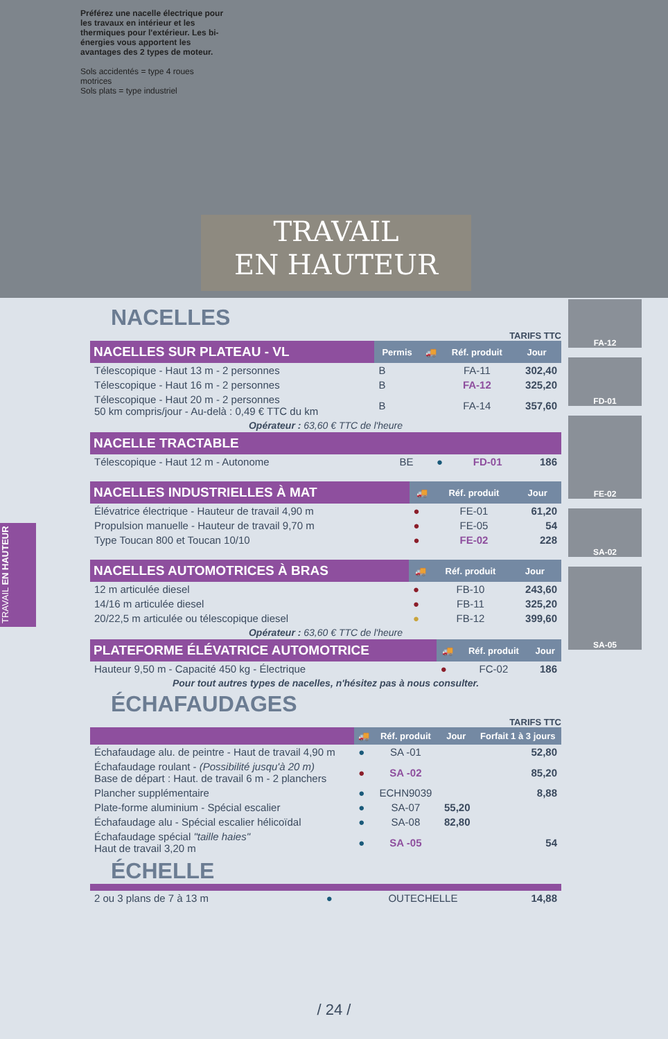Préférez une nacelle électrique pour les travaux en intérieur et les thermiques pour l'extérieur. Les bi-énergies vous apportent les avantages des 2 types de moteur.
Sols accidentés = type 4 roues motrices
Sols plats = type industriel
TRAVAIL
EN HAUTEUR
TRAVAIL EN HAUTEUR
NACELLES
TARIFS TTC
| NACELLES SUR PLATEAU - VL | Permis | 🚚 | Réf. produit | Jour |
| --- | --- | --- | --- | --- |
| Télescopique - Haut 13 m - 2 personnes | B | | FA-11 | 302,40 |
| Télescopique - Haut 16 m - 2 personnes | B | | FA-12 | 325,20 |
| Télescopique - Haut 20 m - 2 personnes 50 km compris/jour - Au-delà : 0,49 € TTC du km | B | | FA-14 | 357,60 |
Opérateur : 63,60 € TTC de l'heure
| NACELLE TRACTABLE | | | | |
| --- | --- | --- | --- | --- |
| Télescopique - Haut 12 m - Autonome | BE | ● | FD-01 | 186 |
| NACELLES INDUSTRIELLES À MAT | 🚚 | Réf. produit | Jour |
| --- | --- | --- | --- |
| Élévatrice électrique - Hauteur de travail 4,90 m | ● | FE-01 | 61,20 |
| Propulsion manuelle - Hauteur de travail 9,70 m | ● | FE-05 | 54 |
| Type Toucan 800 et Toucan 10/10 | ● | FE-02 | 228 |
| NACELLES AUTOMOTRICES À BRAS | 🚚 | Réf. produit | Jour |
| --- | --- | --- | --- |
| 12 m articulée diesel | ● | FB-10 | 243,60 |
| 14/16 m articulée diesel | ● | FB-11 | 325,20 |
| 20/22,5 m articulée ou télescopique diesel | ● | FB-12 | 399,60 |
Opérateur : 63,60 € TTC de l'heure
| PLATEFORME ÉLÉVATRICE AUTOMOTRICE | 🚚 | Réf. produit | Jour |
| --- | --- | --- | --- |
| Hauteur 9,50 m - Capacité 450 kg - Électrique | ● | FC-02 | 186 |
Pour tout autres types de nacelles, n'hésitez pas à nous consulter.
ÉCHAFAUDAGES
TARIFS TTC
| | 🚚 | Réf. produit | Jour | Forfait 1 à 3 jours |
| --- | --- | --- | --- | --- |
| Échafaudage alu. de peintre - Haut de travail 4,90 m | ● | SA -01 | | 52,80 |
| Échafaudage roulant - (Possibilité jusqu'à 20 m) Base de départ : Haut. de travail 6 m - 2 planchers | ● | SA -02 | | 85,20 |
| Plancher supplémentaire | ● | ECHN9039 | | 8,88 |
| Plate-forme aluminium - Spécial escalier | ● | SA-07 | 55,20 | |
| Échafaudage alu - Spécial escalier hélicoïdal | ● | SA-08 | 82,80 | |
| Échafaudage spécial "taille haies" Haut de travail 3,20 m | ● | SA -05 | | 54 |
ÉCHELLE
| 2 ou 3 plans de 7 à 13 m | ● | OUTECHELLE | 14,88 |
FA-12
FD-01
FE-02
SA-02
SA-05
/ 24 /